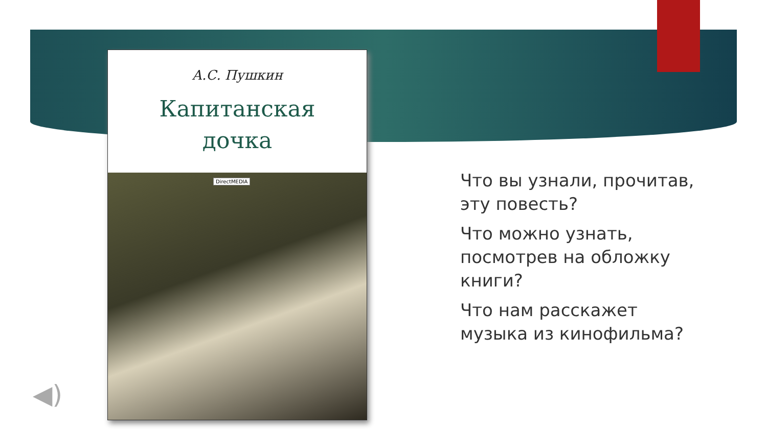А.С. Пушкин
Капитанская
дочка
DirectMEDIA
Что вы узнали, прочитав, эту повесть?
Что можно узнать, посмотрев на обложку книги?
Что нам расскажет музыка из кинофильма?
◀)